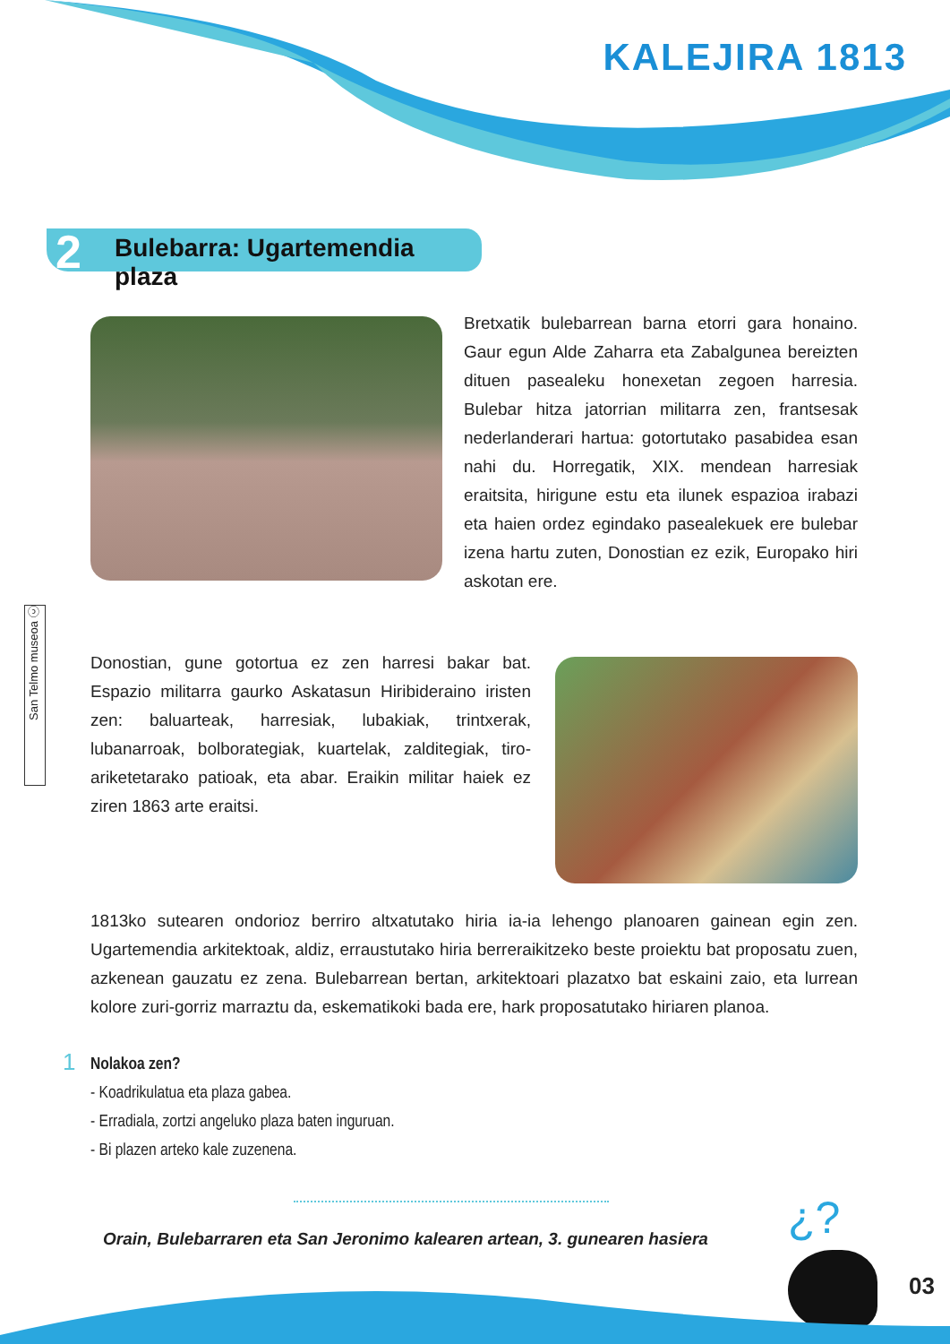KALEJIRA 1813
2 Bulebarra: Ugartemendia plaza
Bretxatik bulebarrean barna etorri gara honaino. Gaur egun Alde Zaharra eta Zabalgunea bereizten dituen pasealeku honexetan zegoen harresia. Bulebar hitza jatorrian militarra zen, frantsesak nederlanderari hartua: gotortutako pasabidea esan nahi du. Horregatik, XIX. mendean harresiak eraitsita, hirigune estu eta ilunek espazioa irabazi eta haien ordez egindako pasealekuek ere bulebar izena hartu zuten, Donostian ez ezik, Europako hiri askotan ere.
San Telmo museoa ⓒ
Donostian, gune gotortua ez zen harresi bakar bat. Espazio militarra gaurko Askatasun Hiribideraino iristen zen: baluarteak, harresiak, lubakiak, trintxerak, lubanarroak, bolborategiak, kuartelak, zalditegiak, tiro-ariketetarako patioak, eta abar. Eraikin militar haiek ez ziren 1863 arte eraitsi.
1813ko sutearen ondorioz berriro altxatutako hiria ia-ia lehengo planoaren gainean egin zen. Ugartemendia arkitektoak, aldiz, erraustutako hiria berreraikitzeko beste proiektu bat proposatu zuen, azkenean gauzatu ez zena. Bulebarrean bertan, arkitektoari plazatxo bat eskaini zaio, eta lurrean kolore zuri-gorriz marraztu da, eskematikoki bada ere, hark proposatutako hiriaren planoa.
1
Nolakoa zen?
- Koadrikulatua eta plaza gabea.
- Erradiala, zortzi angeluko plaza baten inguruan.
- Bi plazen arteko kale zuzenena.
Orain, Bulebarraren eta San Jeronimo kalearen artean, 3. gunearen hasiera
¿?
03